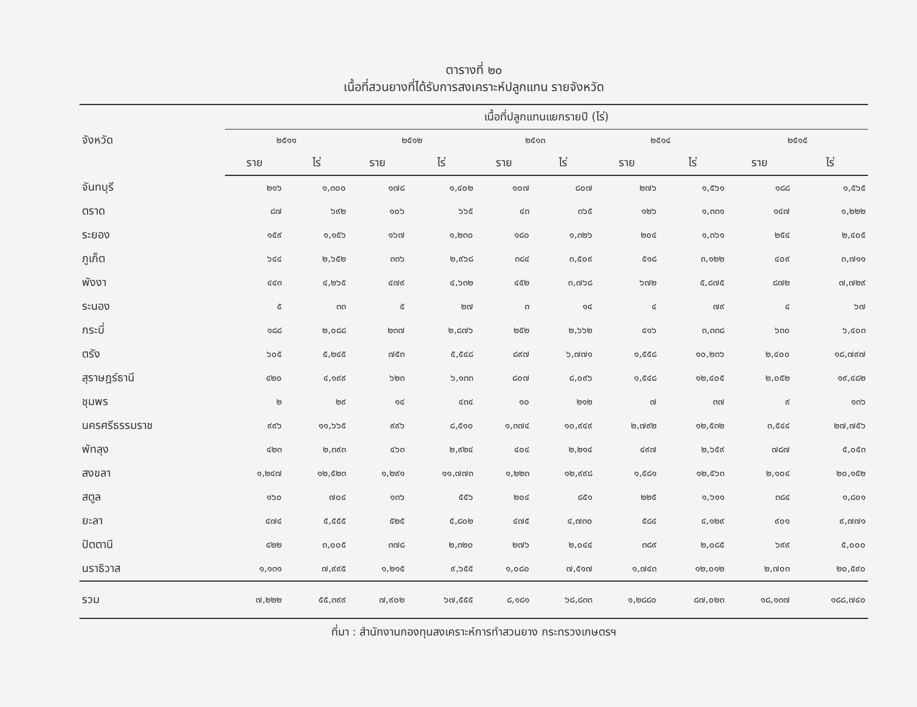ตารางที่ ๒๐
เนื้อที่สวนยางที่ได้รับการสงเคราะห์ปลูกแทน รายจังหวัด
| จังหวัด | เนื้อที่ปลูกแทนแยกรายปี (ไร่) | | | | | | | | | |
| --- | --- | --- | --- | --- | --- | --- | --- | --- | --- | --- |
| | ๒๕๑๑ | | ๒๕๑๒ | | ๒๕๑๓ | | ๒๕๑๔ | | ๒๕๑๕ | |
| | ราย | ไร่ | ราย | ไร่ | ราย | ไร่ | ราย | ไร่ | ราย | ไร่ |
| จันทบุรี | ๒๑๖ | ๑,๓๐๐ | ๑๗๘ | ๑,๔๐๒ | ๑๐๗ | ๘๐๗ | ๒๗๖ | ๑,๕๖๑ | ๑๘๘ | ๑,๕๖๕ |
| ตราด | ๘๗ | ๖๙๒ | ๑๐๖ | ๖๖๕ | ๔๓ | ๓๖๕ | ๑๒๖ | ๑,๓๓๑ | ๑๔๗ | ๑,๒๒๒ |
| ระยอง | ๑๕๙ | ๑,๑๕๖ | ๑๖๗ | ๑,๒๓๐ | ๑๘๐ | ๑,๓๒๖ | ๒๐๔ | ๑,๓๖๑ | ๒๕๔ | ๒,๔๐๕ |
| ภูเก็ต | ๖๔๔ | ๒,๖๕๒ | ๓๓๖ | ๒,๙๖๘ | ๓๘๔ | ๓,๕๐๙ | ๕๑๘ | ๓,๑๒๒ | ๔๐๙ | ๓,๗๑๑ |
| พังงา | ๔๔๓ | ๔,๒๖๕ | ๔๗๙ | ๔,๖๓๒ | ๔๕๒ | ๓,๗๖๘ | ๖๗๒ | ๕,๘๗๕ | ๘๗๒ | ๗,๗๒๙ |
| ระนอง | ๕ | ๓๓ | ๕ | ๒๗ | ๓ | ๑๔ | ๔ | ๗๙ | ๔ | ๖๗ |
| กระบี่ | ๑๘๘ | ๒,๐๘๘ | ๒๓๗ | ๒,๘๗๖ | ๒๕๒ | ๒,๖๖๒ | ๔๑๖ | ๓,๓๓๘ | ๖๓๐ | ๖,๔๐๓ |
| ตรัง | ๖๐๕ | ๕,๒๔๕ | ๗๕๓ | ๕,๕๔๘ | ๘๙๗ | ๖,๗๗๑ | ๑,๕๕๘ | ๑๐,๒๓๖ | ๒,๔๐๐ | ๑๘,๗๙๗ |
| สุราษฎร์ธานี | ๔๒๐ | ๔,๑๙๙ | ๖๒๓ | ๖,๑๓๓ | ๘๐๗ | ๘,๐๙๖ | ๑,๕๔๘ | ๑๒,๔๐๕ | ๒,๐๕๒ | ๑๙,๔๘๒ |
| ชุมพร | ๒ | ๒๙ | ๑๔ | ๔๓๔ | ๑๐ | ๒๑๒ | ๗ | ๓๗ | ๙ | ๑๓๖ |
| นครศรีธรรมราช | ๙๙๖ | ๑๑,๖๖๕ | ๙๙๖ | ๘,๕๑๐ | ๑,๓๗๔ | ๑๐,๙๔๙ | ๒,๗๙๒ | ๑๒,๕๓๒ | ๓,๕๔๔ | ๒๗,๗๕๖ |
| พัทลุง | ๔๒๓ | ๒,๓๙๓ | ๔๖๓ | ๒,๙๒๔ | ๔๐๔ | ๒,๒๑๔ | ๔๙๗ | ๒,๖๕๙ | ๗๘๗ | ๕,๐๕๓ |
| สงขลา | ๑,๒๔๗ | ๑๒,๕๒๓ | ๑,๒๙๑ | ๑๑,๗๗๓ | ๑,๒๒๓ | ๑๒,๙๙๘ | ๑,๕๘๑ | ๑๒,๕๖๓ | ๒,๑๐๔ | ๒๐,๑๕๒ |
| สตูล | ๑๖๐ | ๗๐๔ | ๑๓๖ | ๕๕๖ | ๒๐๔ | ๘๕๑ | ๒๒๕ | ๑,๖๑๑ | ๓๘๔ | ๑,๘๐๑ |
| ยะลา | ๔๗๔ | ๕,๕๕๕ | ๕๒๕ | ๕,๘๐๒ | ๔๗๕ | ๔,๗๓๐ | ๕๘๔ | ๔,๑๒๙ | ๙๐๑ | ๙,๗๗๑ |
| ปัตตานี | ๔๒๒ | ๓,๐๐๕ | ๓๗๘ | ๒,๓๒๐ | ๒๗๖ | ๒,๐๔๔ | ๓๘๙ | ๒,๐๘๕ | ๖๙๙ | ๕,๐๐๐ |
| นราธิวาส | ๑,๑๓๑ | ๗,๙๙๕ | ๑,๒๑๕ | ๙,๖๕๕ | ๑,๐๘๐ | ๗,๕๑๗ | ๑,๗๔๓ | ๑๒,๐๑๒ | ๒,๗๐๓ | ๒๐,๕๙๐ |
| รวม | ๗,๒๒๒ | ๕๕,๓๙๙ | ๗,๙๐๒ | ๖๗,๕๕๕ | ๘,๑๘๑ | ๖๘,๘๓๓ | ๑,๒๘๘๐ | ๘๗,๐๒๓ | ๑๘,๑๓๗ | ๑๘๘,๗๔๐ |
ที่มา : สำนักงานกองทุนสงเคราะห์การทำสวนยาง กระทรวงเกษตรฯ